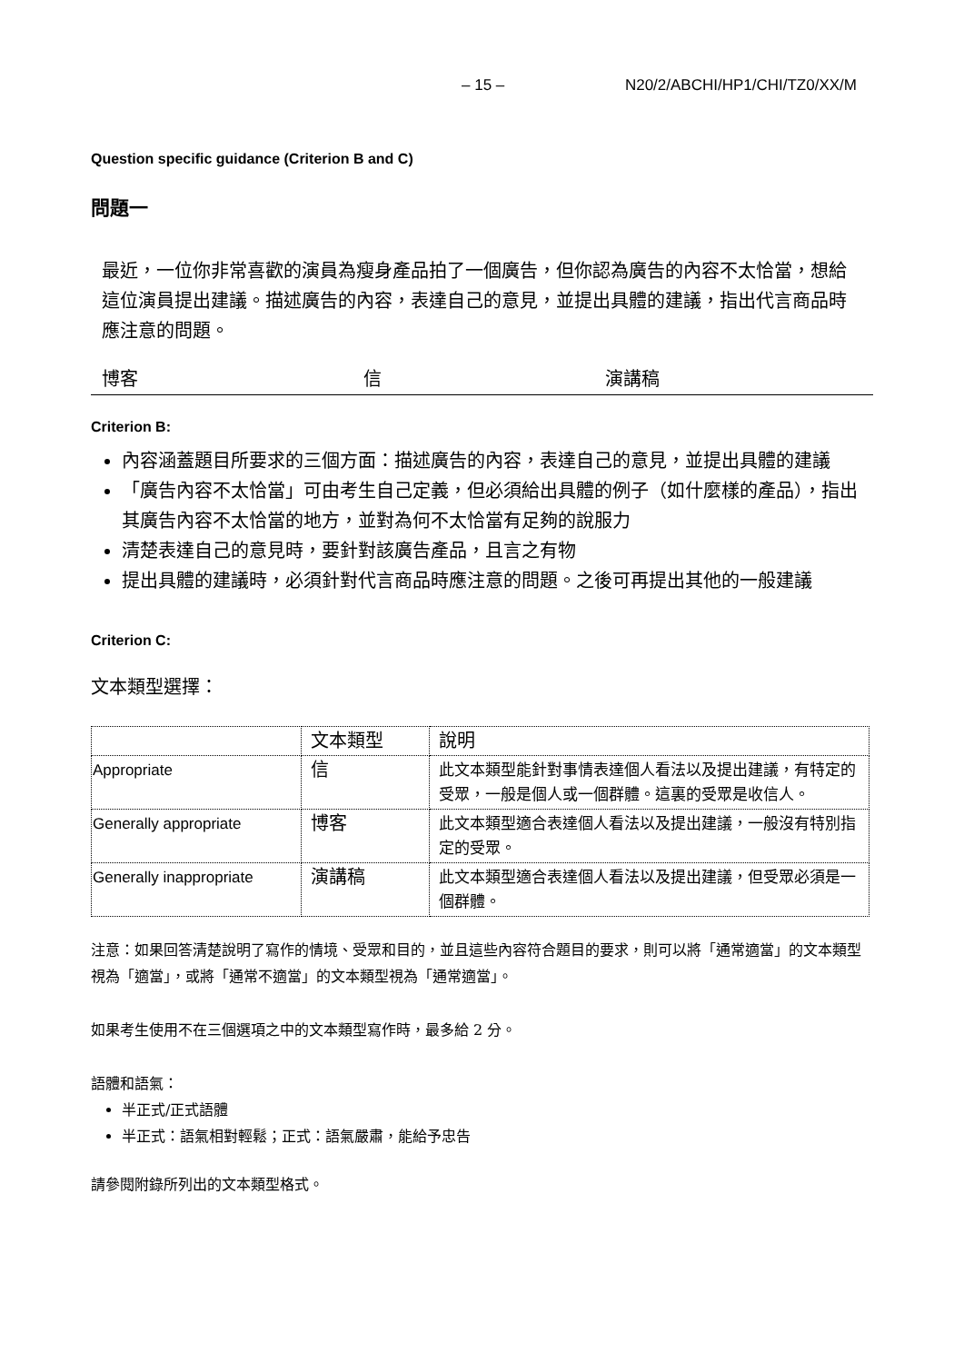– 15 – N20/2/ABCHI/HP1/CHI/TZ0/XX/M
Question specific guidance (Criterion B and C)
問題一
最近，一位你非常喜歡的演員為瘦身產品拍了一個廣告，但你認為廣告的內容不太恰當，想給這位演員提出建議。描述廣告的內容，表達自己的意見，並提出具體的建議，指出代言商品時應注意的問題。
博客 信 演講稿
Criterion B:
內容涵蓋題目所要求的三個方面：描述廣告的內容，表達自己的意見，並提出具體的建議
「廣告內容不太恰當」可由考生自己定義，但必須給出具體的例子（如什麼樣的產品），指出其廣告內容不太恰當的地方，並對為何不太恰當有足夠的說服力
清楚表達自己的意見時，要針對該廣告產品，且言之有物
提出具體的建議時，必須針對代言商品時應注意的問題。之後可再提出其他的一般建議
Criterion C:
文本類型選擇：
| | 文本類型 | 說明 |
| Appropriate | 信 | 此文本類型能針對事情表達個人看法以及提出建議，有特定的受眾，一般是個人或一個群體。這裏的受眾是收信人。 |
| Generally appropriate | 博客 | 此文本類型適合表達個人看法以及提出建議，一般沒有特別指定的受眾。 |
| Generally inappropriate | 演講稿 | 此文本類型適合表達個人看法以及提出建議，但受眾必須是一個群體。 |
注意：如果回答清楚說明了寫作的情境、受眾和目的，並且這些內容符合題目的要求，則可以將「通常適當」的文本類型視為「適當」，或將「通常不適當」的文本類型視為「通常適當」。
如果考生使用不在三個選項之中的文本類型寫作時，最多給 2 分。
語體和語氣：
半正式/正式語體
半正式：語氣相對輕鬆；正式：語氣嚴肅，能給予忠告
請參閱附錄所列出的文本類型格式。